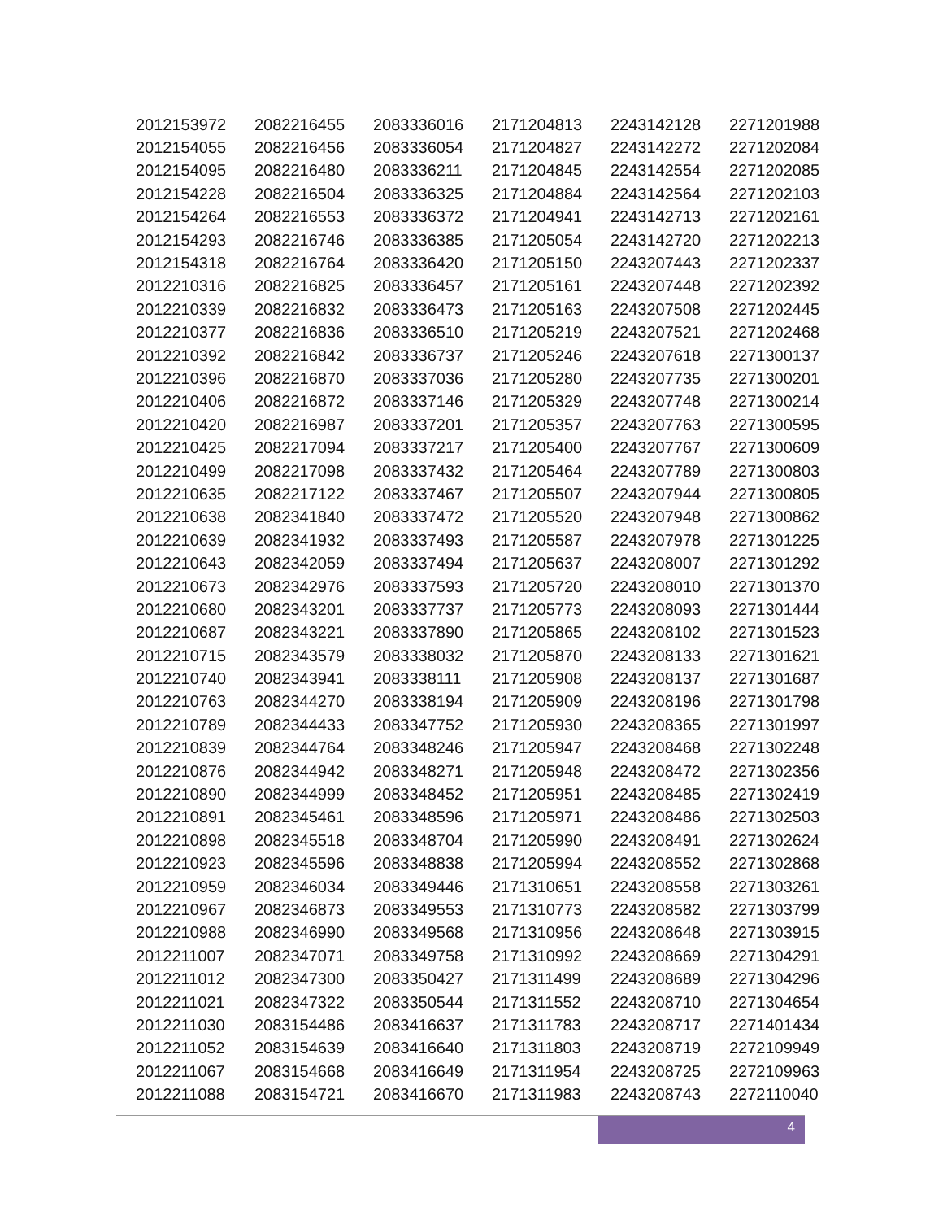| 2012153972 | 2082216455 | 2083336016 | 2171204813 | 2243142128 | 2271201988 |
| 2012154055 | 2082216456 | 2083336054 | 2171204827 | 2243142272 | 2271202084 |
| 2012154095 | 2082216480 | 2083336211 | 2171204845 | 2243142554 | 2271202085 |
| 2012154228 | 2082216504 | 2083336325 | 2171204884 | 2243142564 | 2271202103 |
| 2012154264 | 2082216553 | 2083336372 | 2171204941 | 2243142713 | 2271202161 |
| 2012154293 | 2082216746 | 2083336385 | 2171205054 | 2243142720 | 2271202213 |
| 2012154318 | 2082216764 | 2083336420 | 2171205150 | 2243207443 | 2271202337 |
| 2012210316 | 2082216825 | 2083336457 | 2171205161 | 2243207448 | 2271202392 |
| 2012210339 | 2082216832 | 2083336473 | 2171205163 | 2243207508 | 2271202445 |
| 2012210377 | 2082216836 | 2083336510 | 2171205219 | 2243207521 | 2271202468 |
| 2012210392 | 2082216842 | 2083336737 | 2171205246 | 2243207618 | 2271300137 |
| 2012210396 | 2082216870 | 2083337036 | 2171205280 | 2243207735 | 2271300201 |
| 2012210406 | 2082216872 | 2083337146 | 2171205329 | 2243207748 | 2271300214 |
| 2012210420 | 2082216987 | 2083337201 | 2171205357 | 2243207763 | 2271300595 |
| 2012210425 | 2082217094 | 2083337217 | 2171205400 | 2243207767 | 2271300609 |
| 2012210499 | 2082217098 | 2083337432 | 2171205464 | 2243207789 | 2271300803 |
| 2012210635 | 2082217122 | 2083337467 | 2171205507 | 2243207944 | 2271300805 |
| 2012210638 | 2082341840 | 2083337472 | 2171205520 | 2243207948 | 2271300862 |
| 2012210639 | 2082341932 | 2083337493 | 2171205587 | 2243207978 | 2271301225 |
| 2012210643 | 2082342059 | 2083337494 | 2171205637 | 2243208007 | 2271301292 |
| 2012210673 | 2082342976 | 2083337593 | 2171205720 | 2243208010 | 2271301370 |
| 2012210680 | 2082343201 | 2083337737 | 2171205773 | 2243208093 | 2271301444 |
| 2012210687 | 2082343221 | 2083337890 | 2171205865 | 2243208102 | 2271301523 |
| 2012210715 | 2082343579 | 2083338032 | 2171205870 | 2243208133 | 2271301621 |
| 2012210740 | 2082343941 | 2083338111 | 2171205908 | 2243208137 | 2271301687 |
| 2012210763 | 2082344270 | 2083338194 | 2171205909 | 2243208196 | 2271301798 |
| 2012210789 | 2082344433 | 2083347752 | 2171205930 | 2243208365 | 2271301997 |
| 2012210839 | 2082344764 | 2083348246 | 2171205947 | 2243208468 | 2271302248 |
| 2012210876 | 2082344942 | 2083348271 | 2171205948 | 2243208472 | 2271302356 |
| 2012210890 | 2082344999 | 2083348452 | 2171205951 | 2243208485 | 2271302419 |
| 2012210891 | 2082345461 | 2083348596 | 2171205971 | 2243208486 | 2271302503 |
| 2012210898 | 2082345518 | 2083348704 | 2171205990 | 2243208491 | 2271302624 |
| 2012210923 | 2082345596 | 2083348838 | 2171205994 | 2243208552 | 2271302868 |
| 2012210959 | 2082346034 | 2083349446 | 2171310651 | 2243208558 | 2271303261 |
| 2012210967 | 2082346873 | 2083349553 | 2171310773 | 2243208582 | 2271303799 |
| 2012210988 | 2082346990 | 2083349568 | 2171310956 | 2243208648 | 2271303915 |
| 2012211007 | 2082347071 | 2083349758 | 2171310992 | 2243208669 | 2271304291 |
| 2012211012 | 2082347300 | 2083350427 | 2171311499 | 2243208689 | 2271304296 |
| 2012211021 | 2082347322 | 2083350544 | 2171311552 | 2243208710 | 2271304654 |
| 2012211030 | 2083154486 | 2083416637 | 2171311783 | 2243208717 | 2271401434 |
| 2012211052 | 2083154639 | 2083416640 | 2171311803 | 2243208719 | 2272109949 |
| 2012211067 | 2083154668 | 2083416649 | 2171311954 | 2243208725 | 2272109963 |
| 2012211088 | 2083154721 | 2083416670 | 2171311983 | 2243208743 | 2272110040 |
4